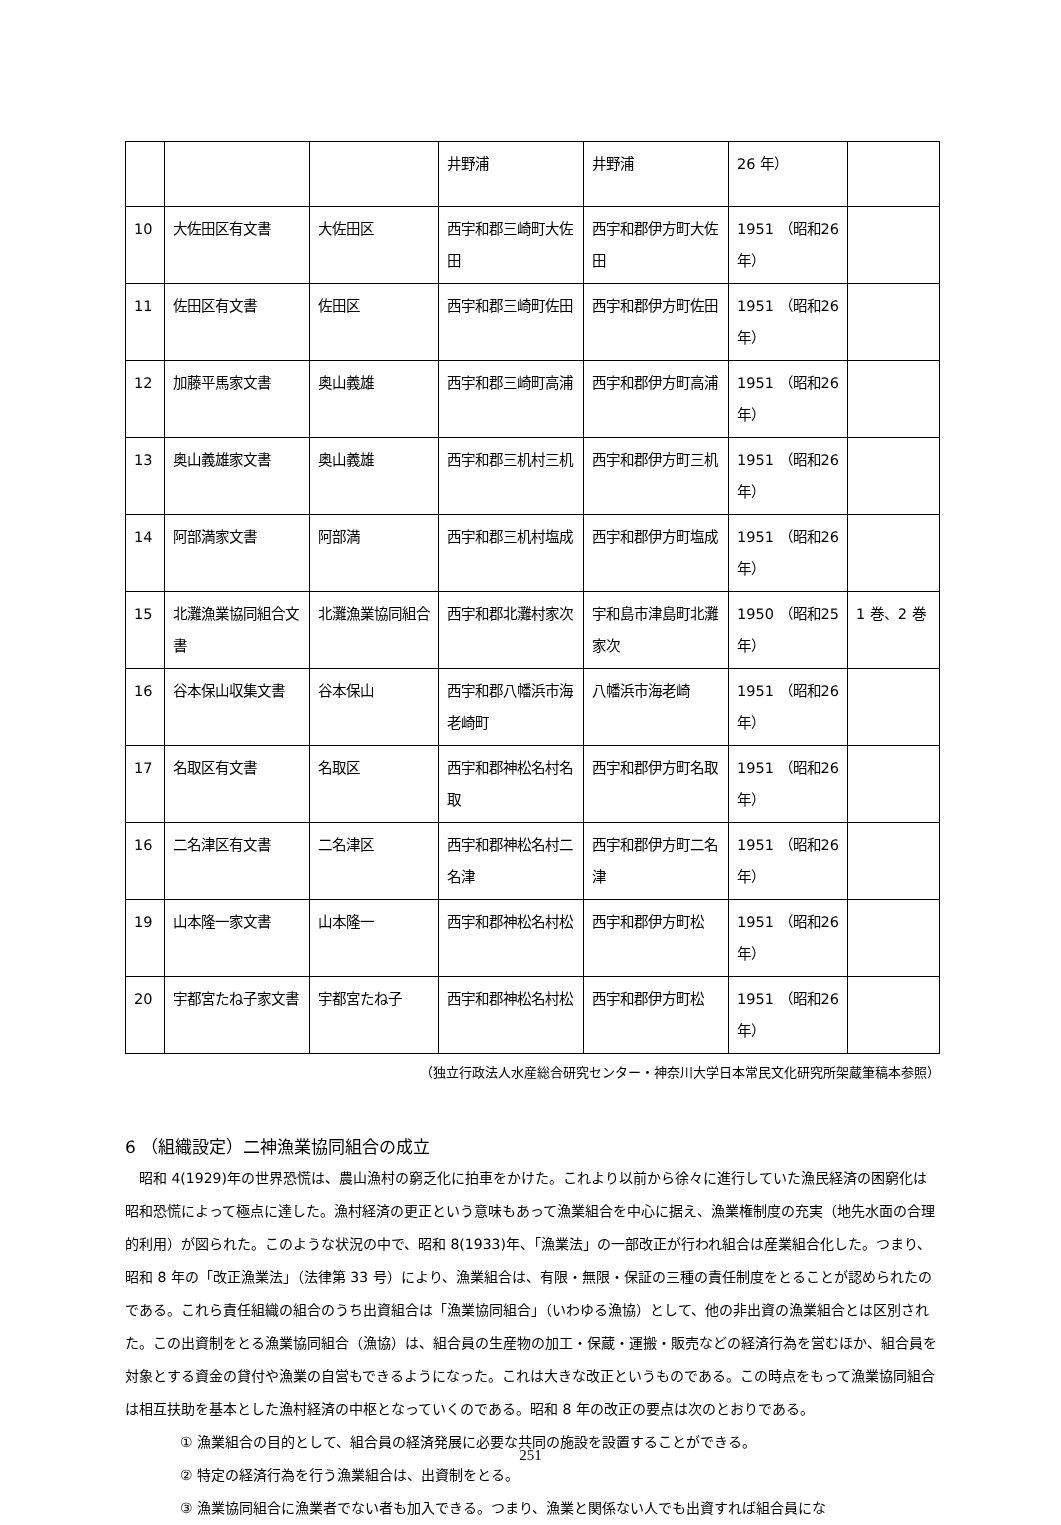| | | | 井野浦 | 井野浦 | 26 年） | |
| 10 | 大佐田区有文書 | 大佐田区 | 西宇和郡三崎町大佐田 | 西宇和郡伊方町大佐田 | 1951 （昭和26 年） | |
| 11 | 佐田区有文書 | 佐田区 | 西宇和郡三崎町佐田 | 西宇和郡伊方町佐田 | 1951 （昭和26 年） | |
| 12 | 加藤平馬家文書 | 奥山義雄 | 西宇和郡三崎町高浦 | 西宇和郡伊方町高浦 | 1951 （昭和26 年） | |
| 13 | 奥山義雄家文書 | 奥山義雄 | 西宇和郡三机村三机 | 西宇和郡伊方町三机 | 1951 （昭和26 年） | |
| 14 | 阿部満家文書 | 阿部満 | 西宇和郡三机村塩成 | 西宇和郡伊方町塩成 | 1951 （昭和26 年） | |
| 15 | 北灘漁業協同組合文書 | 北灘漁業協同組合 | 西宇和郡北灘村家次 | 宇和島市津島町北灘家次 | 1950 （昭和25 年） | 1 巻、2 巻 |
| 16 | 谷本保山収集文書 | 谷本保山 | 西宇和郡八幡浜市海老崎町 | 八幡浜市海老崎 | 1951 （昭和26 年） | |
| 17 | 名取区有文書 | 名取区 | 西宇和郡神松名村名取 | 西宇和郡伊方町名取 | 1951 （昭和26 年） | |
| 16 | 二名津区有文書 | 二名津区 | 西宇和郡神松名村二名津 | 西宇和郡伊方町二名津 | 1951 （昭和26 年） | |
| 19 | 山本隆一家文書 | 山本隆一 | 西宇和郡神松名村松 | 西宇和郡伊方町松 | 1951 （昭和26 年） | |
| 20 | 宇都宮たね子家文書 | 宇都宮たね子 | 西宇和郡神松名村松 | 西宇和郡伊方町松 | 1951 （昭和26 年） | |
（独立行政法人水産総合研究センター・神奈川大学日本常民文化研究所架蔵筆稿本参照）
6 （組織設定）二神漁業協同組合の成立
昭和 4(1929)年の世界恐慌は、農山漁村の窮乏化に拍車をかけた。これより以前から徐々に進行していた漁民経済の困窮化は昭和恐慌によって極点に達した。漁村経済の更正という意味もあって漁業組合を中心に据え、漁業権制度の充実（地先水面の合理的利用）が図られた。このような状況の中で、昭和 8(1933)年、「漁業法」の一部改正が行われ組合は産業組合化した。つまり、昭和 8 年の「改正漁業法」（法律第 33 号）により、漁業組合は、有限・無限・保証の三種の責任制度をとることが認められたのである。これら責任組織の組合のうち出資組合は「漁業協同組合」（いわゆる漁協）として、他の非出資の漁業組合とは区別された。この出資制をとる漁業協同組合（漁協）は、組合員の生産物の加工・保蔵・運搬・販売などの経済行為を営むほか、組合員を対象とする資金の貸付や漁業の自営もできるようになった。これは大きな改正というものである。この時点をもって漁業協同組合は相互扶助を基本とした漁村経済の中枢となっていくのである。昭和 8 年の改正の要点は次のとおりである。
① 漁業組合の目的として、組合員の経済発展に必要な共同の施設を設置することができる。
② 特定の経済行為を行う漁業組合は、出資制をとる。
③ 漁業協同組合に漁業者でない者も加入できる。つまり、漁業と関係ない人でも出資すれば組合員にな
251